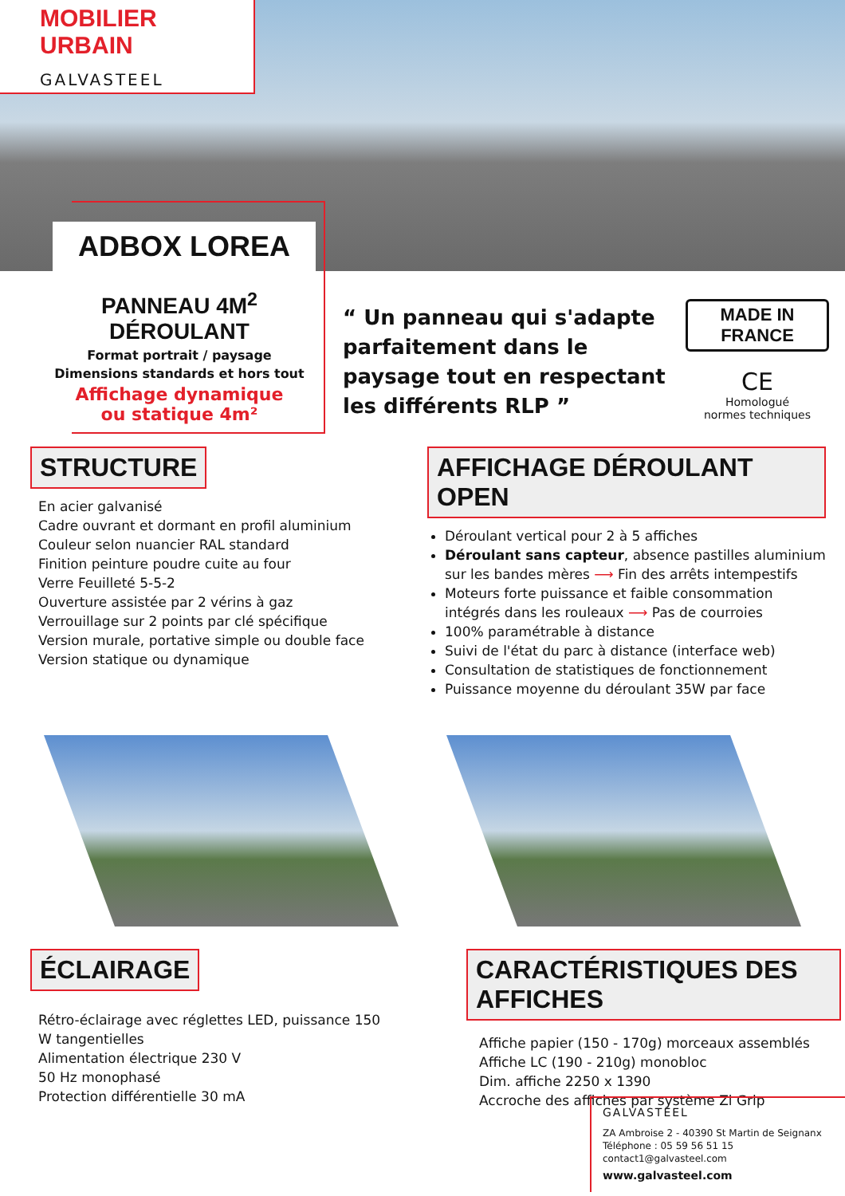MOBILIER URBAIN
GALVASTEEL
ADBOX LOREA
PANNEAU 4M<sup>2</sup> DÉROULANT
Format portrait / paysage
Dimensions standards et hors tout
Affichage dynamique
ou statique 4m²
“ Un panneau qui s'adapte parfaitement dans le paysage tout en respectant les différents RLP ”
MADE IN FRANCE
CE
Homologué
normes techniques
STRUCTURE
En acier galvanisé
Cadre ouvrant et dormant en profil aluminium
Couleur selon nuancier RAL standard
Finition peinture poudre cuite au four
Verre Feuilleté 5-5-2
Ouverture assistée par 2 vérins à gaz
Verrouillage sur 2 points par clé spécifique
Version murale, portative simple ou double face
Version statique ou dynamique
AFFICHAGE DÉROULANT OPEN
Déroulant vertical pour 2 à 5 affiches
Déroulant sans capteur, absence pastilles aluminium sur les bandes mères ⟶ Fin des arrêts intempestifs
Moteurs forte puissance et faible consommation intégrés dans les rouleaux ⟶ Pas de courroies
100% paramétrable à distance
Suivi de l'état du parc à distance (interface web)
Consultation de statistiques de fonctionnement
Puissance moyenne du déroulant 35W par face
ÉCLAIRAGE
Rétro-éclairage avec réglettes LED, puissance 150 W tangentielles
Alimentation électrique 230 V
50 Hz monophasé
Protection différentielle 30 mA
CARACTÉRISTIQUES DES AFFICHES
Affiche papier (150 - 170g) morceaux assemblés
Affiche LC (190 - 210g) monobloc
Dim. affiche 2250 x 1390
Accroche des affiches par système Zi Grip
GALVASTEEL
ZA Ambroise 2 - 40390 St Martin de Seignanx
Téléphone : 05 59 56 51 15
contact1@galvasteel.com
www.galvasteel.com